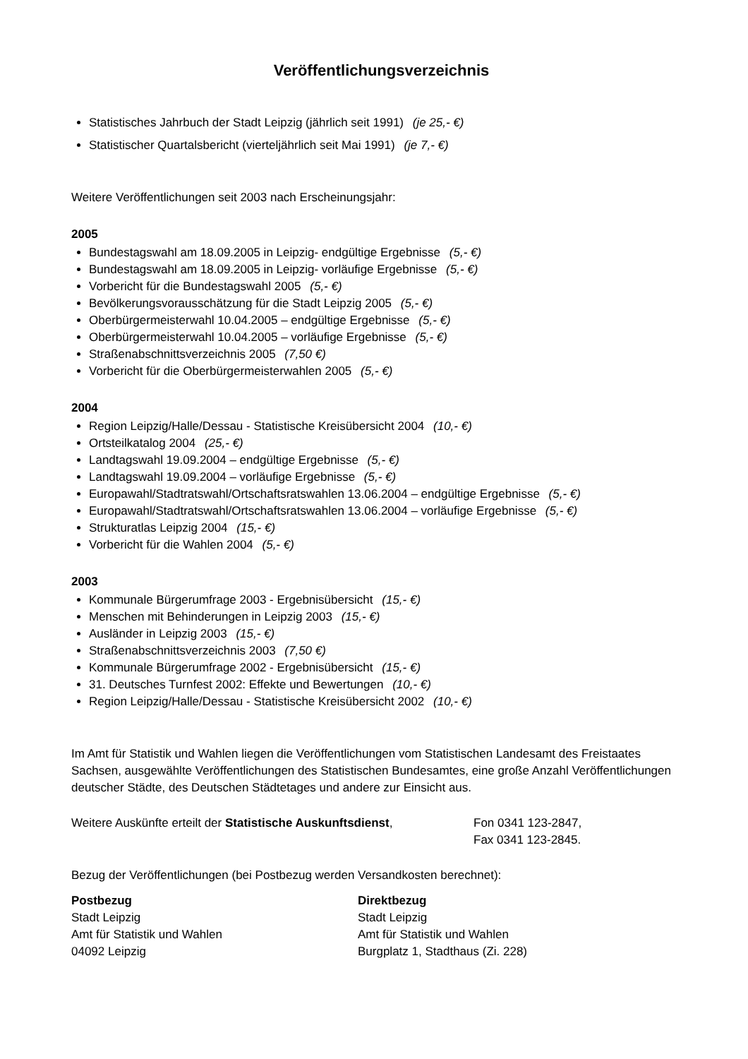Veröffentlichungsverzeichnis
Statistisches Jahrbuch der Stadt Leipzig (jährlich seit 1991) (je 25,- €)
Statistischer Quartalsbericht (vierteljährlich seit Mai 1991) (je 7,- €)
Weitere Veröffentlichungen seit 2003 nach Erscheinungsjahr:
2005
Bundestagswahl am 18.09.2005 in Leipzig- endgültige Ergebnisse (5,- €)
Bundestagswahl am 18.09.2005 in Leipzig- vorläufige Ergebnisse (5,- €)
Vorbericht für die Bundestagswahl 2005 (5,- €)
Bevölkerungsvorausschätzung für die Stadt Leipzig 2005 (5,- €)
Oberbürgermeisterwahl 10.04.2005 – endgültige Ergebnisse (5,- €)
Oberbürgermeisterwahl 10.04.2005 – vorläufige Ergebnisse (5,- €)
Straßenabschnittsverzeichnis 2005 (7,50 €)
Vorbericht für die Oberbürgermeisterwahlen 2005 (5,- €)
2004
Region Leipzig/Halle/Dessau - Statistische Kreisübersicht 2004 (10,- €)
Ortsteilkatalog 2004 (25,- €)
Landtagswahl 19.09.2004 – endgültige Ergebnisse (5,- €)
Landtagswahl 19.09.2004 – vorläufige Ergebnisse (5,- €)
Europawahl/Stadtratswahl/Ortschaftsratswahlen 13.06.2004 – endgültige Ergebnisse (5,- €)
Europawahl/Stadtratswahl/Ortschaftsratswahlen 13.06.2004 – vorläufige Ergebnisse (5,- €)
Strukturatlas Leipzig 2004 (15,- €)
Vorbericht für die Wahlen 2004 (5,- €)
2003
Kommunale Bürgerumfrage 2003 - Ergebnisübersicht (15,- €)
Menschen mit Behinderungen in Leipzig 2003 (15,- €)
Ausländer in Leipzig 2003 (15,- €)
Straßenabschnittsverzeichnis 2003 (7,50 €)
Kommunale Bürgerumfrage 2002 - Ergebnisübersicht (15,- €)
31. Deutsches Turnfest 2002: Effekte und Bewertungen (10,- €)
Region Leipzig/Halle/Dessau - Statistische Kreisübersicht 2002 (10,- €)
Im Amt für Statistik und Wahlen liegen die Veröffentlichungen vom Statistischen Landesamt des Freistaates Sachsen, ausgewählte Veröffentlichungen des Statistischen Bundesamtes, eine große Anzahl Veröffentlichungen deutscher Städte, des Deutschen Städtetages und andere zur Einsicht aus.
Weitere Auskünfte erteilt der Statistische Auskunftsdienst,
Fon 0341 123-2847,
Fax 0341 123-2845.
Bezug der Veröffentlichungen (bei Postbezug werden Versandkosten berechnet):
Postbezug
Stadt Leipzig
Amt für Statistik und Wahlen
04092 Leipzig
Direktbezug
Stadt Leipzig
Amt für Statistik und Wahlen
Burgplatz 1, Stadthaus (Zi. 228)